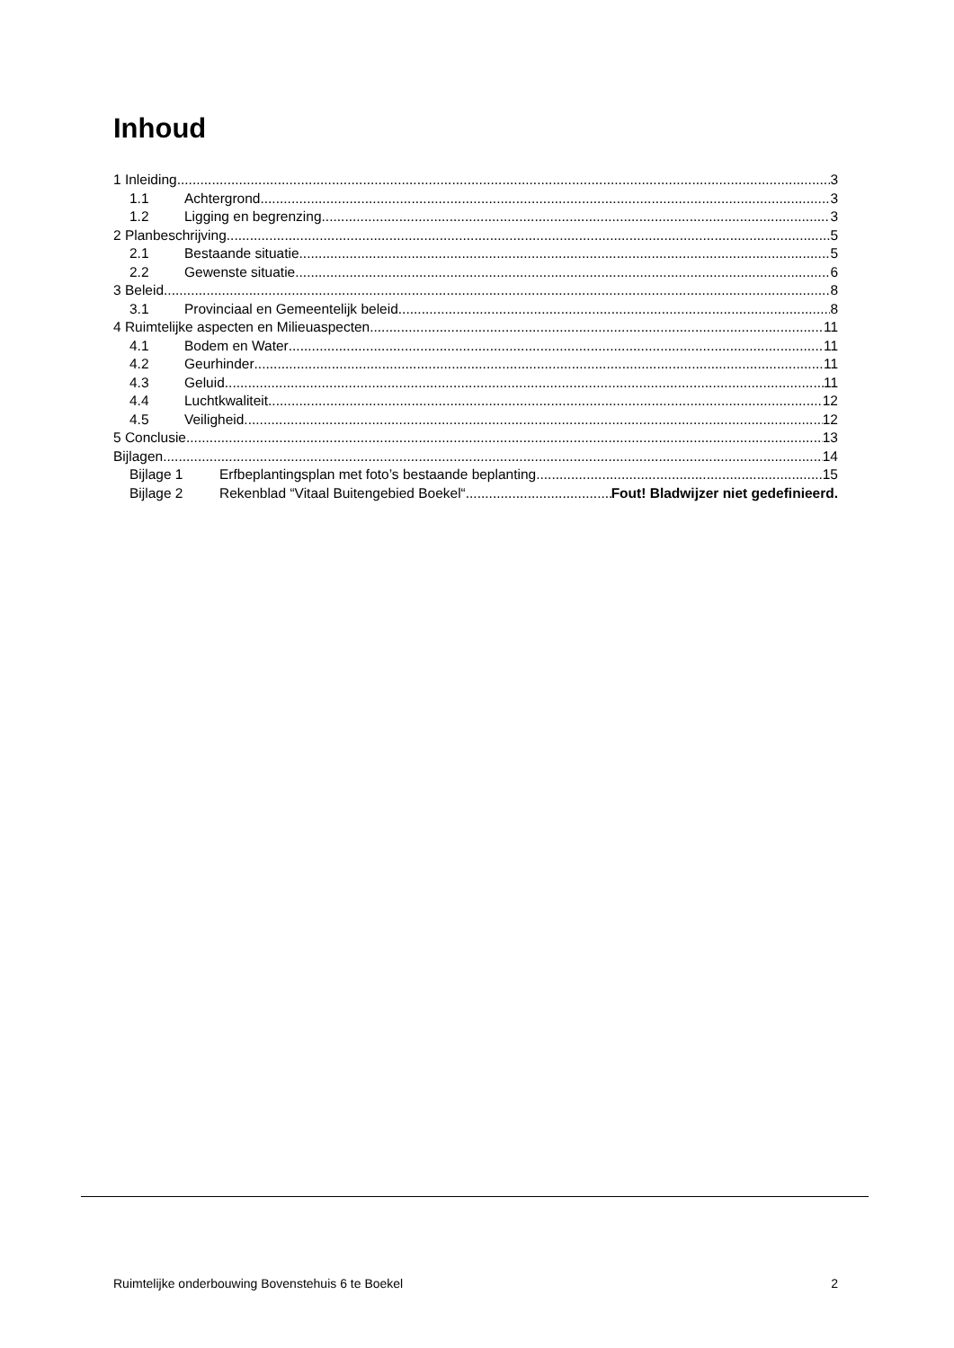Inhoud
1 Inleiding 3
1.1 Achtergrond 3
1.2 Ligging en begrenzing 3
2 Planbeschrijving 5
2.1 Bestaande situatie 5
2.2 Gewenste situatie 6
3 Beleid 8
3.1 Provinciaal en Gemeentelijk beleid 8
4 Ruimtelijke aspecten en Milieuaspecten 11
4.1 Bodem en Water 11
4.2 Geurhinder 11
4.3 Geluid 11
4.4 Luchtkwaliteit 12
4.5 Veiligheid 12
5 Conclusie 13
Bijlagen 14
Bijlage 1 Erfbeplantingsplan met foto’s bestaande beplanting 15
Bijlage 2 Rekenblad “Vitaal Buitengebied Boekel“ Fout! Bladwijzer niet gedefinieerd.
Ruimtelijke onderbouwing Bovenstehuis 6 te Boekel 2